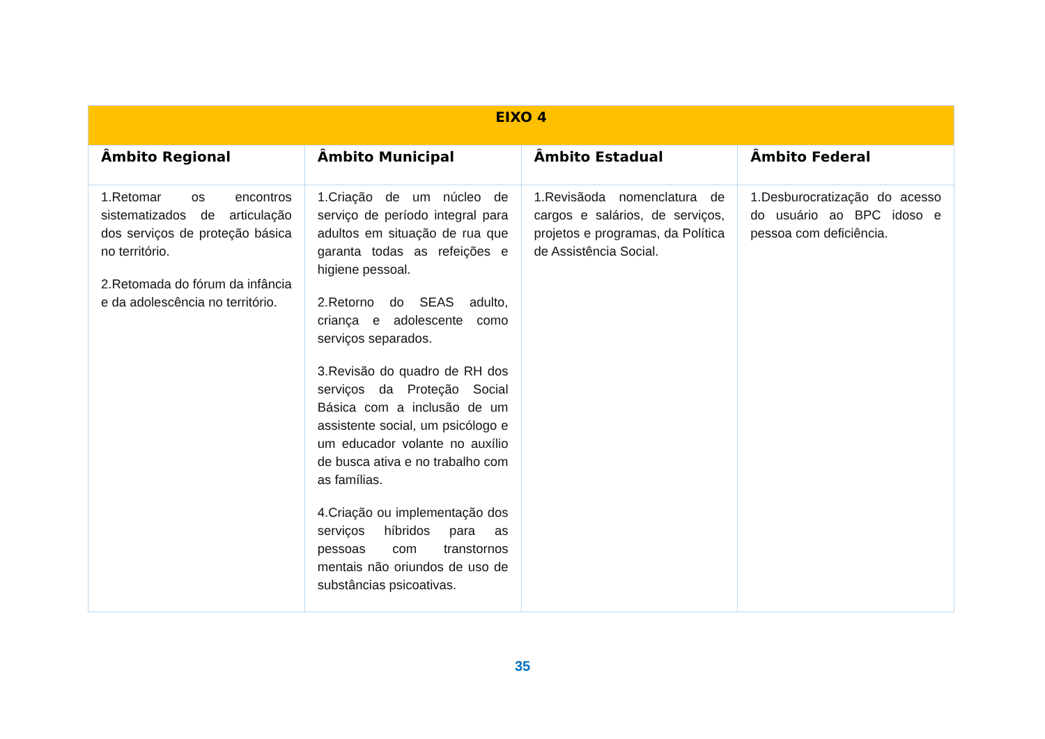| EIXO 4 | | | |
| --- | --- | --- | --- |
| Âmbito Regional | Âmbito Municipal | Âmbito Estadual | Âmbito Federal |
| 1.Retomar os encontros sistematizados de articulação dos serviços de proteção básica no território. 2.Retomada do fórum da infância e da adolescência no território. | 1.Criação de um núcleo de serviço de período integral para adultos em situação de rua que garanta todas as refeições e higiene pessoal. 2.Retorno do SEAS adulto, criança e adolescente como serviços separados. 3.Revisão do quadro de RH dos serviços da Proteção Social Básica com a inclusão de um assistente social, um psicólogo e um educador volante no auxílio de busca ativa e no trabalho com as famílias. 4.Criação ou implementação dos serviços híbridos para as pessoas com transtornos mentais não oriundos de uso de substâncias psicoativas. | 1.Revisãoda nomenclatura de cargos e salários, de serviços, projetos e programas, da Política de Assistência Social. | 1.Desburocratização do acesso do usuário ao BPC idoso e pessoa com deficiência. |
35